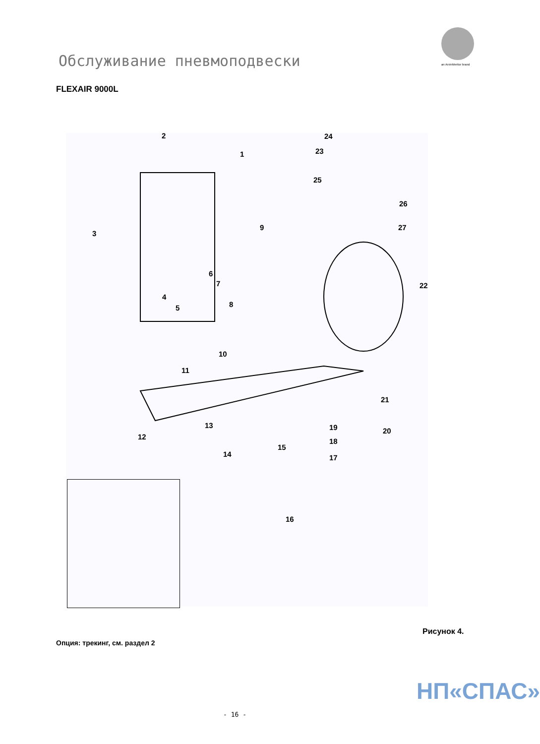an ArvinMeritor brand
Обслуживание пневмоподвески
FLEXAIR 9000L
2
1
24
23
25
26
27
3
9
6
7 22
4
5 8
10
11
21
13 19 20
12
18
15
14 17
16
Рисунок 4.
Опция: трекинг, см. раздел 2
НП«СПАС»
- 16 -